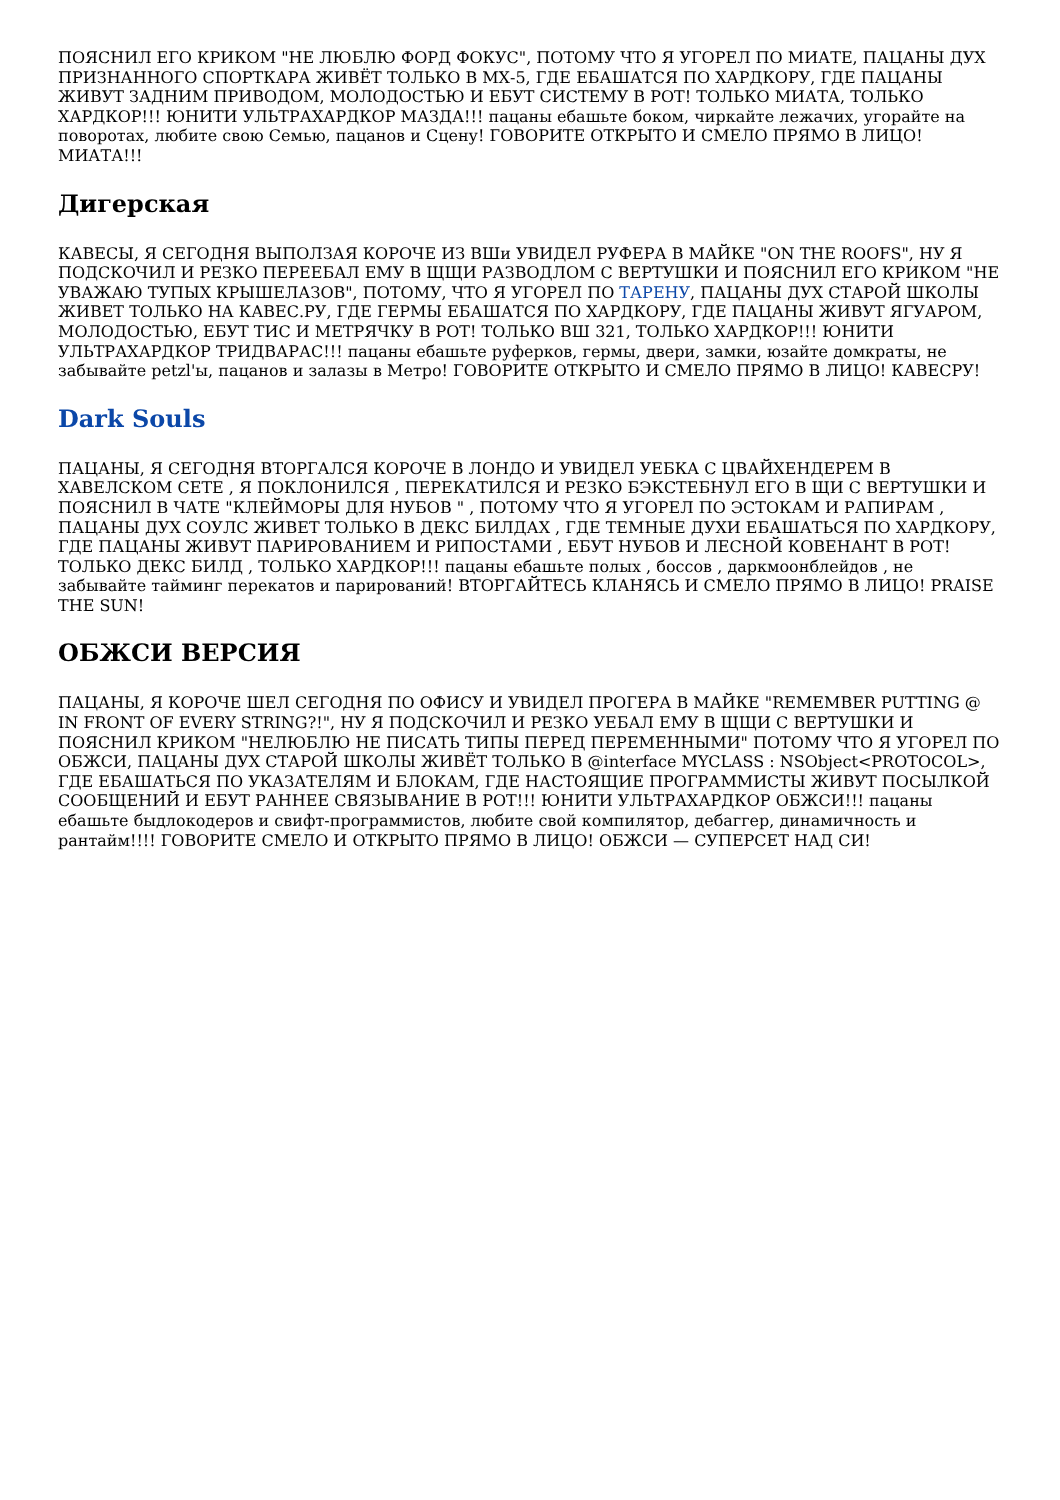ПОЯСНИЛ ЕГО КРИКОМ "НЕ ЛЮБЛЮ ФОРД ФОКУС", ПОТОМУ ЧТО Я УГОРЕЛ ПО МИАТЕ, ПАЦАНЫ ДУХ ПРИЗНАННОГО СПОРТКАРА ЖИВЁТ ТОЛЬКО В МХ-5, ГДЕ ЕБАШАТСЯ ПО ХАРДКОРУ, ГДЕ ПАЦАНЫ ЖИВУТ ЗАДНИМ ПРИВОДОМ, МОЛОДОСТЬЮ И ЕБУТ СИСТЕМУ В РОТ! ТОЛЬКО МИАТА, ТОЛЬКО ХАРДКОР!!! ЮНИТИ УЛЬТРАХАРДКОР МАЗДА!!! пацаны ебашьте боком, чиркайте лежачих, угорайте на поворотах, любите свою Семью, пацанов и Сцену! ГОВОРИТЕ ОТКРЫТО И СМЕЛО ПРЯМО В ЛИЦО! МИАТА!!!
Дигерская
КАВЕСЫ, Я СЕГОДНЯ ВЫПОЛЗАЯ КОРОЧЕ ИЗ ВШи УВИДЕЛ РУФЕРА В МАЙКЕ "ON THE ROOFS", НУ Я ПОДСКОЧИЛ И РЕЗКО ПЕРЕЕБАЛ ЕМУ В ЩЩИ РАЗВОДЛОМ С ВЕРТУШКИ И ПОЯСНИЛ ЕГО КРИКОМ "НЕ УВАЖАЮ ТУПЫХ КРЫШЕЛАЗОВ", ПОТОМУ, ЧТО Я УГОРЕЛ ПО ТАРЕНУ, ПАЦАНЫ ДУХ СТАРОЙ ШКОЛЫ ЖИВЕТ ТОЛЬКО НА КАВЕС.РУ, ГДЕ ГЕРМЫ ЕБАШАТСЯ ПО ХАРДКОРУ, ГДЕ ПАЦАНЫ ЖИВУТ ЯГУАРОМ, МОЛОДОСТЬЮ, ЕБУТ ТИС И МЕТРЯЧКУ В РОТ! ТОЛЬКО ВШ 321, ТОЛЬКО ХАРДКОР!!! ЮНИТИ УЛЬТРАХАРДКОР ТРИДВАРАС!!! пацаны ебашьте руферков, гермы, двери, замки, юзайте домкраты, не забывайте petzl'ы, пацанов и залазы в Метро! ГОВОРИТЕ ОТКРЫТО И СМЕЛО ПРЯМО В ЛИЦО! КАВЕСРУ!
Dark Souls
ПАЦАНЫ, Я СЕГОДНЯ ВТОРГАЛСЯ КОРОЧЕ В ЛОНДО И УВИДЕЛ УЕБКА С ЦВАЙХЕНДЕРЕМ В ХАВЕЛСКОМ СЕТЕ , Я ПОКЛОНИЛСЯ , ПЕРЕКАТИЛСЯ И РЕЗКО БЭКСТЕБНУЛ ЕГО В ЩИ С ВЕРТУШКИ И ПОЯСНИЛ В ЧАТЕ "КЛЕЙМОРЫ ДЛЯ НУБОВ " , ПОТОМУ ЧТО Я УГОРЕЛ ПО ЭСТОКАМ И РАПИРАМ , ПАЦАНЫ ДУХ СОУЛС ЖИВЕТ ТОЛЬКО В ДЕКС БИЛДАХ , ГДЕ ТЕМНЫЕ ДУХИ ЕБАШАТЬСЯ ПО ХАРДКОРУ, ГДЕ ПАЦАНЫ ЖИВУТ ПАРИРОВАНИЕМ И РИПОСТАМИ , ЕБУТ НУБОВ И ЛЕСНОЙ КОВЕНАНТ В РОТ! ТОЛЬКО ДЕКС БИЛД , ТОЛЬКО ХАРДКОР!!! пацаны ебашьте полых , боссов , даркмоонблейдов , не забывайте тайминг перекатов и парирований! ВТОРГАЙТЕСЬ КЛАНЯСЬ И СМЕЛО ПРЯМО В ЛИЦО! PRAISE THE SUN!
ОБЖСИ ВЕРСИЯ
ПАЦАНЫ, Я КОРОЧЕ ШЕЛ СЕГОДНЯ ПО ОФИСУ И УВИДЕЛ ПРОГЕРА В МАЙКЕ "REMEMBER PUTTING @ IN FRONT OF EVERY STRING?!", НУ Я ПОДСКОЧИЛ И РЕЗКО УЕБАЛ ЕМУ В ЩЩИ С ВЕРТУШКИ И ПОЯСНИЛ КРИКОМ "НЕЛЮБЛЮ НЕ ПИСАТЬ ТИПЫ ПЕРЕД ПЕРЕМЕННЫМИ" ПОТОМУ ЧТО Я УГОРЕЛ ПО ОБЖСИ, ПАЦАНЫ ДУХ СТАРОЙ ШКОЛЫ ЖИВЁТ ТОЛЬКО В @interface MYCLASS : NSObject<PROTOCOL>, ГДЕ ЕБАШАТЬСЯ ПО УКАЗАТЕЛЯМ И БЛОКАМ, ГДЕ НАСТОЯЩИЕ ПРОГРАММИСТЫ ЖИВУТ ПОСЫЛКОЙ СООБЩЕНИЙ И ЕБУТ РАННЕЕ СВЯЗЫВАНИЕ В РОТ!!! ЮНИТИ УЛЬТРАХАРДКОР ОБЖСИ!!! пацаны ебашьте быдлокодеров и свифт-программистов, любите свой компилятор, дебаггер, динамичность и рантайм!!!! ГОВОРИТЕ СМЕЛО И ОТКРЫТО ПРЯМО В ЛИЦО! ОБЖСИ — СУПЕРСЕТ НАД СИ!